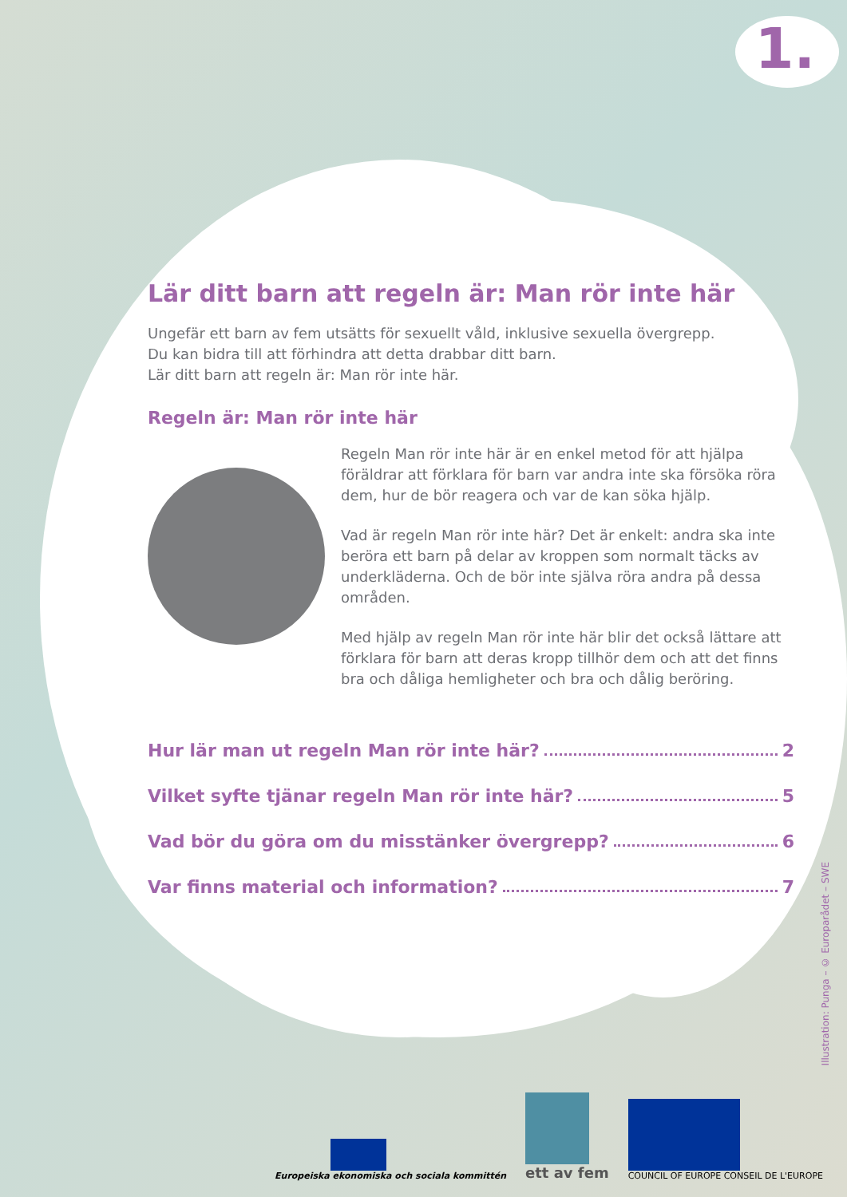1.
Lär ditt barn att regeln är: Man rör inte här
Ungefär ett barn av fem utsätts för sexuellt våld, inklusive sexuella övergrepp.
Du kan bidra till att förhindra att detta drabbar ditt barn.
Lär ditt barn att regeln är: Man rör inte här.
Regeln är: Man rör inte här
Regeln Man rör inte här är en enkel metod för att hjälpa föräldrar att förklara för barn var andra inte ska försöka röra dem, hur de bör reagera och var de kan söka hjälp.
Vad är regeln Man rör inte här? Det är enkelt: andra ska inte beröra ett barn på delar av kroppen som normalt täcks av underkläderna. Och de bör inte själva röra andra på dessa områden.
Med hjälp av regeln Man rör inte här blir det också lättare att förklara för barn att deras kropp tillhör dem och att det finns bra och dåliga hemligheter och bra och dålig beröring.
Hur lär man ut regeln Man rör inte här? 2
Vilket syfte tjänar regeln Man rör inte här? 5
Vad bör du göra om du misstänker övergrepp? 6
Var finns material och information? 7
Illustration: Punga – © Europarådet – SWE
Europeiska ekonomiska och sociala kommittén
ett av fem
COUNCIL OF EUROPE CONSEIL DE L'EUROPE